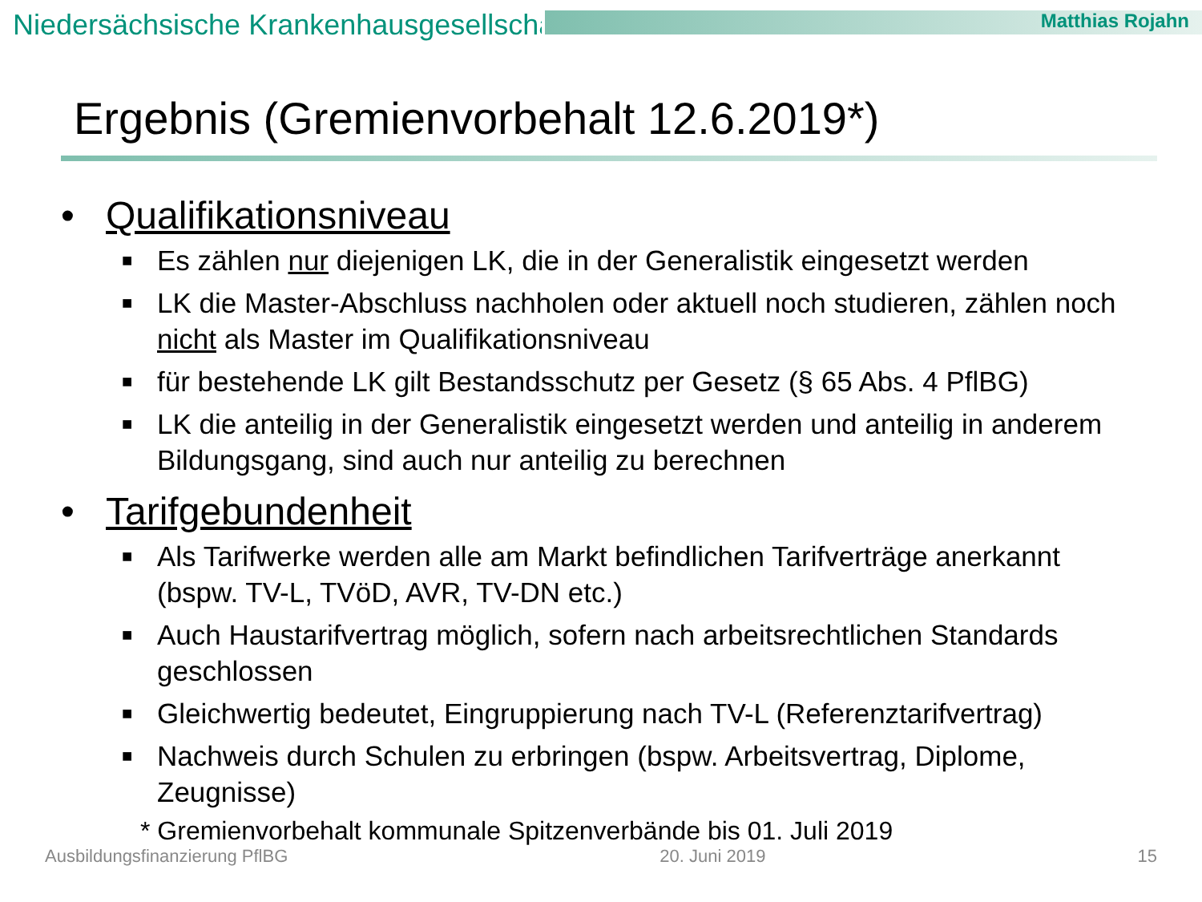Niedersächsische Krankenhausgesellschaft Matthias Rojahn
Ergebnis (Gremienvorbehalt 12.6.2019*)
• Qualifikationsniveau
■ Es zählen nur diejenigen LK, die in der Generalistik eingesetzt werden
■ LK die Master-Abschluss nachholen oder aktuell noch studieren, zählen noch nicht als Master im Qualifikationsniveau
■ für bestehende LK gilt Bestandsschutz per Gesetz (§ 65 Abs. 4 PflBG)
■ LK die anteilig in der Generalistik eingesetzt werden und anteilig in anderem Bildungsgang, sind auch nur anteilig zu berechnen
• Tarifgebundenheit
■ Als Tarifwerke werden alle am Markt befindlichen Tarifverträge anerkannt (bspw. TV-L, TVöD, AVR, TV-DN etc.)
■ Auch Haustarifvertrag möglich, sofern nach arbeitsrechtlichen Standards geschlossen
■ Gleichwertig bedeutet, Eingruppierung nach TV-L (Referenztarifvertrag)
■ Nachweis durch Schulen zu erbringen (bspw. Arbeitsvertrag, Diplome, Zeugnisse)
* Gremienvorbehalt kommunale Spitzenverbände bis 01. Juli 2019
Ausbildungsfinanzierung PflBG 20. Juni 2019 15